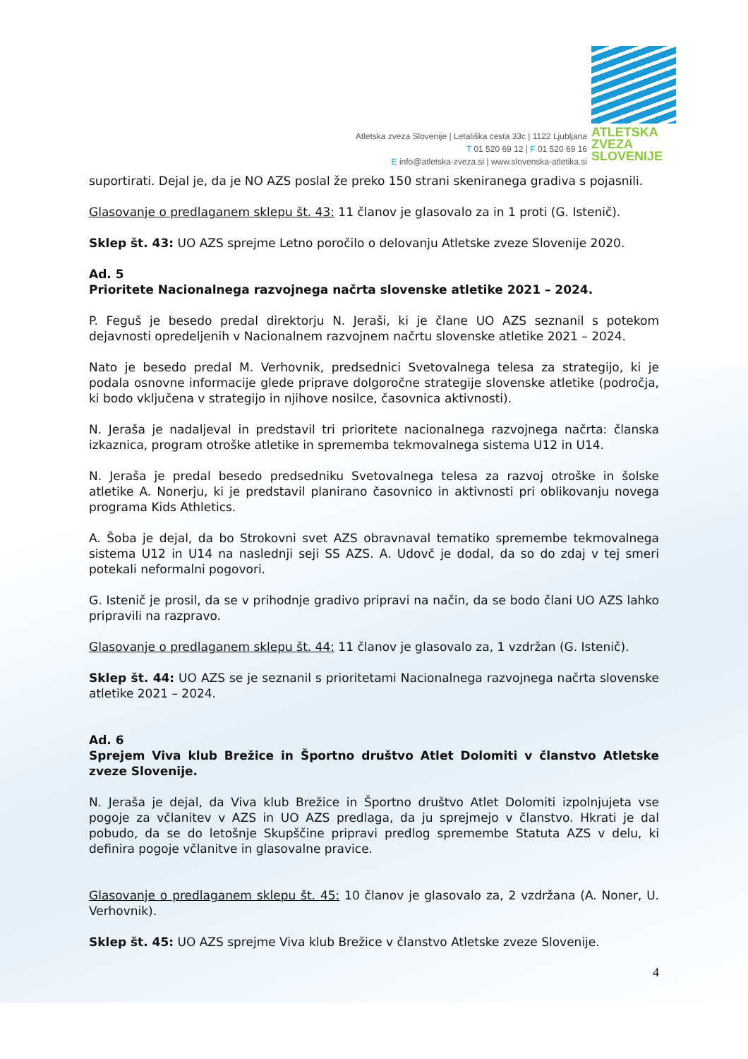Atletska zveza Slovenije | Letališka cesta 33c | 1122 Ljubljana
T 01 520 69 12 | F 01 520 69 16
E info@atletska-zveza.si | www.slovenska-atletika.si
ATLETSKA
ZVEZA
SLOVENIJE
suportirati. Dejal je, da je NO AZS poslal že preko 150 strani skeniranega gradiva s pojasnili.
Glasovanje o predlaganem sklepu št. 43: 11 članov je glasovalo za in 1 proti (G. Istenič).
Sklep št. 43: UO AZS sprejme Letno poročilo o delovanju Atletske zveze Slovenije 2020.
Ad. 5
Prioritete Nacionalnega razvojnega načrta slovenske atletike 2021 – 2024.
P. Feguš je besedo predal direktorju N. Jeraši, ki je člane UO AZS seznanil s potekom dejavnosti opredeljenih v Nacionalnem razvojnem načrtu slovenske atletike 2021 – 2024.
Nato je besedo predal M. Verhovnik, predsednici Svetovalnega telesa za strategijo, ki je podala osnovne informacije glede priprave dolgoročne strategije slovenske atletike (področja, ki bodo vključena v strategijo in njihove nosilce, časovnica aktivnosti).
N. Jeraša je nadaljeval in predstavil tri prioritete nacionalnega razvojnega načrta: članska izkaznica, program otroške atletike in sprememba tekmovalnega sistema U12 in U14.
N. Jeraša je predal besedo predsedniku Svetovalnega telesa za razvoj otroške in šolske atletike A. Nonerju, ki je predstavil planirano časovnico in aktivnosti pri oblikovanju novega programa Kids Athletics.
A. Šoba je dejal, da bo Strokovni svet AZS obravnaval tematiko spremembe tekmovalnega sistema U12 in U14 na naslednji seji SS AZS. A. Udovč je dodal, da so do zdaj v tej smeri potekali neformalni pogovori.
G. Istenič je prosil, da se v prihodnje gradivo pripravi na način, da se bodo člani UO AZS lahko pripravili na razpravo.
Glasovanje o predlaganem sklepu št. 44: 11 članov je glasovalo za, 1 vzdržan (G. Istenič).
Sklep št. 44: UO AZS se je seznanil s prioritetami Nacionalnega razvojnega načrta slovenske atletike 2021 – 2024.
Ad. 6
Sprejem Viva klub Brežice in Športno društvo Atlet Dolomiti v članstvo Atletske zveze Slovenije.
N. Jeraša je dejal, da Viva klub Brežice in Športno društvo Atlet Dolomiti izpolnjujeta vse pogoje za včlanitev v AZS in UO AZS predlaga, da ju sprejmejo v članstvo. Hkrati je dal pobudo, da se do letošnje Skupščine pripravi predlog spremembe Statuta AZS v delu, ki definira pogoje včlanitve in glasovalne pravice.
Glasovanje o predlaganem sklepu št. 45: 10 članov je glasovalo za, 2 vzdržana (A. Noner, U. Verhovnik).
Sklep št. 45: UO AZS sprejme Viva klub Brežice v članstvo Atletske zveze Slovenije.
4